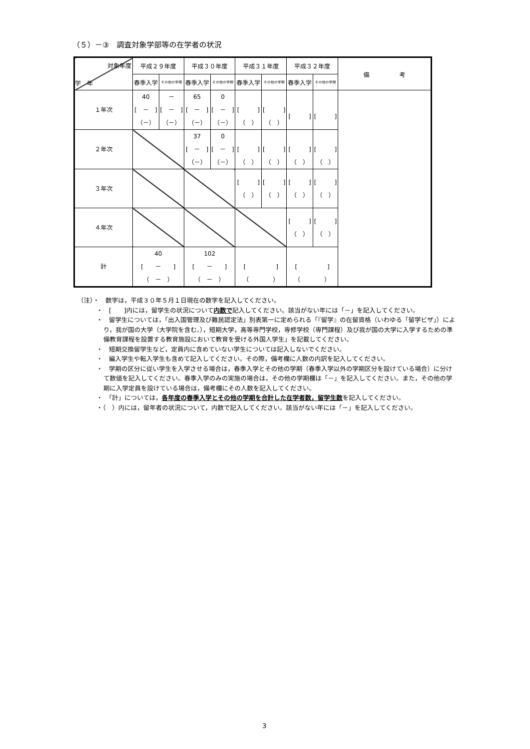（５）－③　調査対象学部等の在学者の状況
| 対象年度 学 年 | 平成２９年度 | | 平成３０年度 | | 平成３１年度 | | 平成３２年度 | | 備 考 |
| --- | --- | --- | --- | --- | --- | --- | --- | --- | --- |
| | 春季入学 | その他の学期 | 春季入学 | その他の学期 | 春季入学 | その他の学期 | 春季入学 | その他の学期 | |
| １年次 | 40 [ － ] （－） | － [ － ] （－） | 65 [ － ] （－） | 0 [ － ] （－） | [ ] （ ） | [ ] （ ） | [ ] | [ ] | |
| ２年次 | | | 37 [ － ] （－） | 0 [ － ] （－） | [ ] （ ） | [ ] （ ） | [ ] （ ） | [ ] （ ） | |
| ３年次 | | | | | [ ] （ ） | [ ] （ ） | [ ] （ ） | [ ] （ ） | |
| ４年次 | | | | | | | [ ] （ ） | [ ] （ ） | |
| 計 | 40 [ － ] （ － ） | | 102 [ － ] （ － ） | | [ ] （ ） | | [ ] （ ） | | |
（注）・　数字は，平成３０年５月１日現在の数字を記入してください。
・　[　　]内には，留学生の状況について内数で記入してください。該当がない年には「－」を記入してください。
・　留学生については，「出入国管理及び難民認定法」別表第一に定められる「『留学』の在留資格（いわゆる「留学ビザ」）により，我が国の大学（大学院を含む。），短期大学，高等専門学校，専修学校（専門課程）及び我が国の大学に入学するための準備教育課程を設置する教育施設において教育を受ける外国人学生」を記載してください。
・　短期交換留学生など，定員内に含めていない学生については記入しないでください。
・　編入学生や転入学生も含めて記入してください。その際，備考欄に人数の内訳を記入してください。
・　学期の区分に従い学生を入学させる場合は，春季入学とその他の学期（春季入学以外の学期区分を設けている場合）に分けて数値を記入してください。春季入学のみの実施の場合は，その他の学期欄は「－」を記入してください。また，その他の学期に入学定員を設けている場合は，備考欄にその人数を記入してください。
・　「計」については，各年度の春季入学とその他の学期を合計した在学者数，留学生数を記入してください。
・（　）内には，留年者の状況について，内数で記入してください。該当がない年には「－」を記入してください。
3